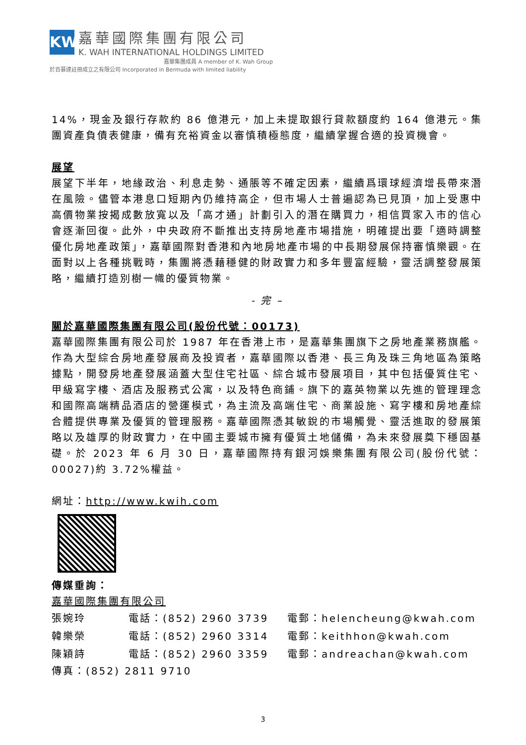KW
嘉華國際集團有限公司
K. WAH INTERNATIONAL HOLDINGS LIMITED
嘉華集團成員 A member of K. Wah Group
於百慕達註冊成立之有限公司 Incorporated in Bermuda with limited liability
14%，現金及銀行存款約 86 億港元，加上未提取銀行貸款額度約 164 億港元。集團資產負債表健康，備有充裕資金以審慎積極態度，繼續掌握合適的投資機會。
展望
展望下半年，地緣政治、利息走勢、通脹等不確定因素，繼續爲環球經濟增長帶來潛在風險。儘管本港息口短期內仍維持高企，但市場人士普遍認為已見頂，加上受惠中高價物業按揭成數放寬以及「高才通」計劃引入的潛在購買力，相信買家入市的信心會逐漸回復。此外，中央政府不斷推出支持房地產市場措施，明確提出要「適時調整優化房地產政策」，嘉華國際對香港和內地房地產市場的中長期發展保持審慎樂觀。在面對以上各種挑戰時，集團將憑藉穩健的財政實力和多年豐富經驗，靈活調整發展策略，繼續打造別樹一幟的優質物業。
- 完 –
關於嘉華國際集團有限公司(股份代號：00173)
嘉華國際集團有限公司於 1987 年在香港上市，是嘉華集團旗下之房地產業務旗艦。作為大型綜合房地產發展商及投資者，嘉華國際以香港、長三角及珠三角地區為策略據點，開發房地產發展涵蓋大型住宅社區、綜合城市發展項目，其中包括優質住宅、甲級寫字樓、酒店及服務式公寓，以及特色商鋪。旗下的嘉英物業以先進的管理理念和國際高端精品酒店的營運模式，為主流及高端住宅、商業設施、寫字樓和房地產綜合體提供專業及優質的管理服務。嘉華國際憑其敏銳的市場觸覺、靈活進取的發展策略以及雄厚的財政實力，在中國主要城市擁有優質土地儲備，為未來發展奠下穩固基礎。於 2023 年 6 月 30 日，嘉華國際持有銀河娛樂集團有限公司(股份代號：00027)約 3.72%權益。
網址：http://www.kwih.com
傳媒垂詢：
嘉華國際集團有限公司
| 張婉玲 | 電話：(852) 2960 3739 | 電郵：helencheung@kwah.com |
| 韓樂榮 | 電話：(852) 2960 3314 | 電郵：keithhon@kwah.com |
| 陳穎詩 | 電話：(852) 2960 3359 | 電郵：andreachan@kwah.com |
傳真：(852) 2811 9710
3